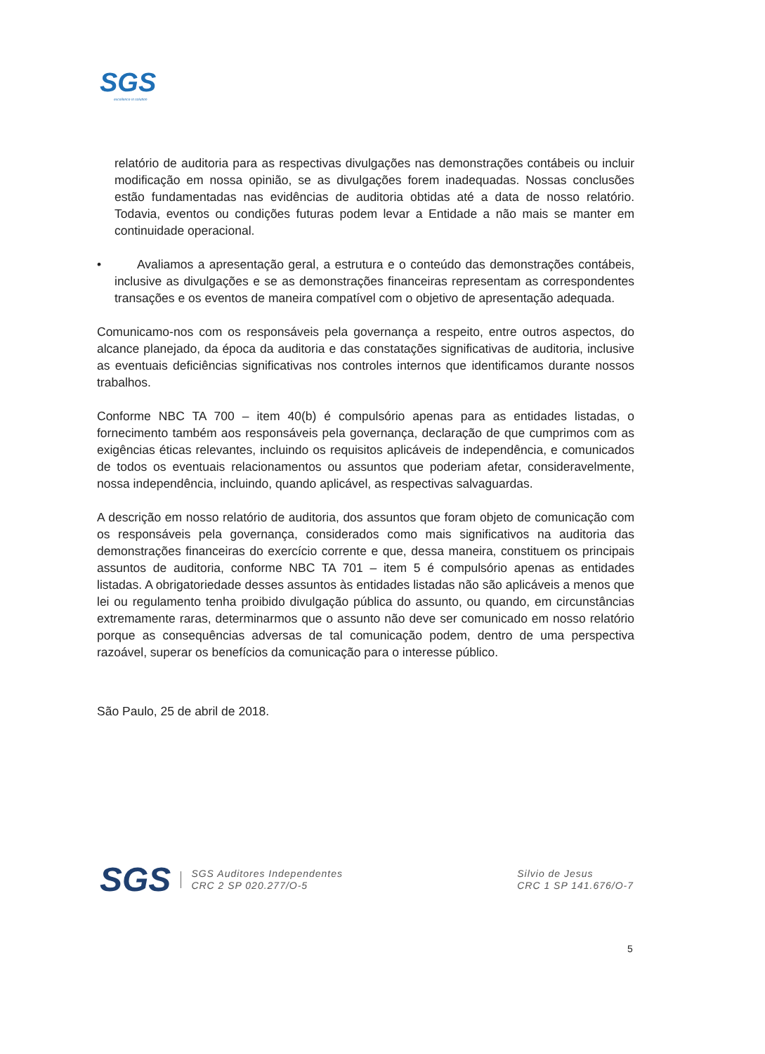SGS
excellence in solution
relatório de auditoria para as respectivas divulgações nas demonstrações contábeis ou incluir modificação em nossa opinião, se as divulgações forem inadequadas. Nossas conclusões estão fundamentadas nas evidências de auditoria obtidas até a data de nosso relatório. Todavia, eventos ou condições futuras podem levar a Entidade a não mais se manter em continuidade operacional.
• Avaliamos a apresentação geral, a estrutura e o conteúdo das demonstrações contábeis, inclusive as divulgações e se as demonstrações financeiras representam as correspondentes transações e os eventos de maneira compatível com o objetivo de apresentação adequada.
Comunicamo-nos com os responsáveis pela governança a respeito, entre outros aspectos, do alcance planejado, da época da auditoria e das constatações significativas de auditoria, inclusive as eventuais deficiências significativas nos controles internos que identificamos durante nossos trabalhos.
Conforme NBC TA 700 – item 40(b) é compulsório apenas para as entidades listadas, o fornecimento também aos responsáveis pela governança, declaração de que cumprimos com as exigências éticas relevantes, incluindo os requisitos aplicáveis de independência, e comunicados de todos os eventuais relacionamentos ou assuntos que poderiam afetar, consideravelmente, nossa independência, incluindo, quando aplicável, as respectivas salvaguardas.
A descrição em nosso relatório de auditoria, dos assuntos que foram objeto de comunicação com os responsáveis pela governança, considerados como mais significativos na auditoria das demonstrações financeiras do exercício corrente e que, dessa maneira, constituem os principais assuntos de auditoria, conforme NBC TA 701 – item 5 é compulsório apenas as entidades listadas. A obrigatoriedade desses assuntos às entidades listadas não são aplicáveis a menos que lei ou regulamento tenha proibido divulgação pública do assunto, ou quando, em circunstâncias extremamente raras, determinarmos que o assunto não deve ser comunicado em nosso relatório porque as consequências adversas de tal comunicação podem, dentro de uma perspectiva razoável, superar os benefícios da comunicação para o interesse público.
São Paulo, 25 de abril de 2018.
SGS
SGS Auditores Independentes
CRC 2 SP 020.277/O-5
Silvio de Jesus
CRC 1 SP 141.676/O-7
5